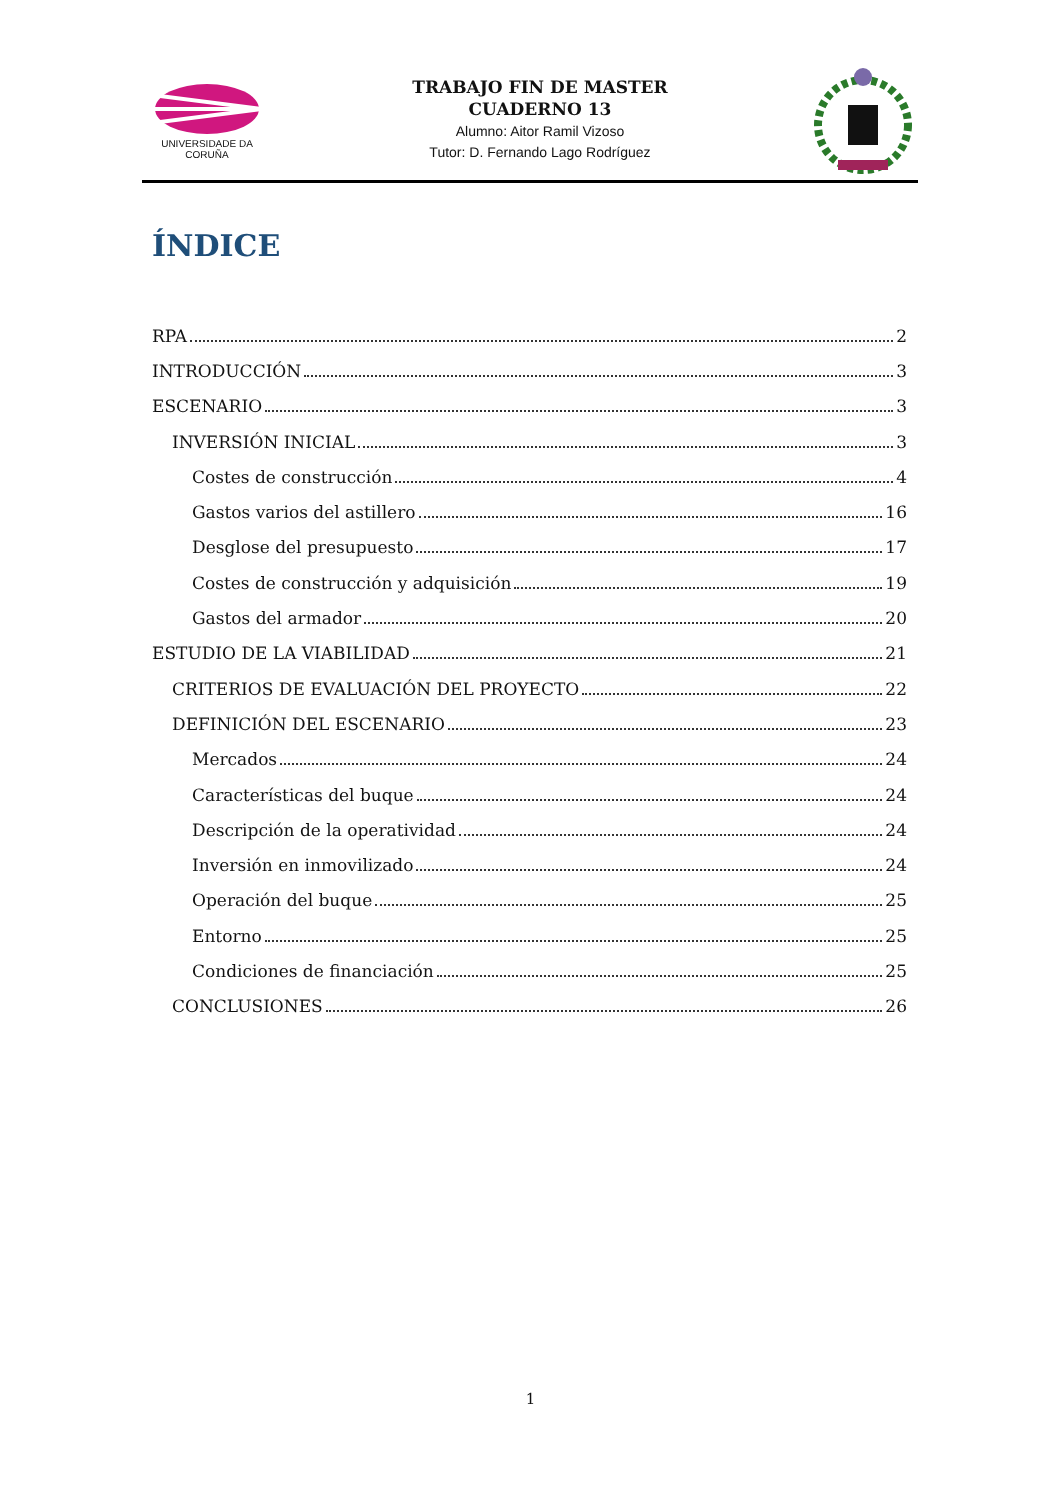UNIVERSIDADE DA CORUÑA
TRABAJO FIN DE MASTER
CUADERNO 13
Alumno: Aitor Ramil Vizoso
Tutor: D. Fernando Lago Rodríguez
ÍNDICE
RPA 2
INTRODUCCIÓN 3
ESCENARIO 3
INVERSIÓN INICIAL 3
Costes de construcción 4
Gastos varios del astillero 16
Desglose del presupuesto 17
Costes de construcción y adquisición 19
Gastos del armador 20
ESTUDIO DE LA VIABILIDAD 21
CRITERIOS DE EVALUACIÓN DEL PROYECTO 22
DEFINICIÓN DEL ESCENARIO 23
Mercados 24
Características del buque 24
Descripción de la operatividad 24
Inversión en inmovilizado 24
Operación del buque 25
Entorno 25
Condiciones de financiación 25
CONCLUSIONES 26
1